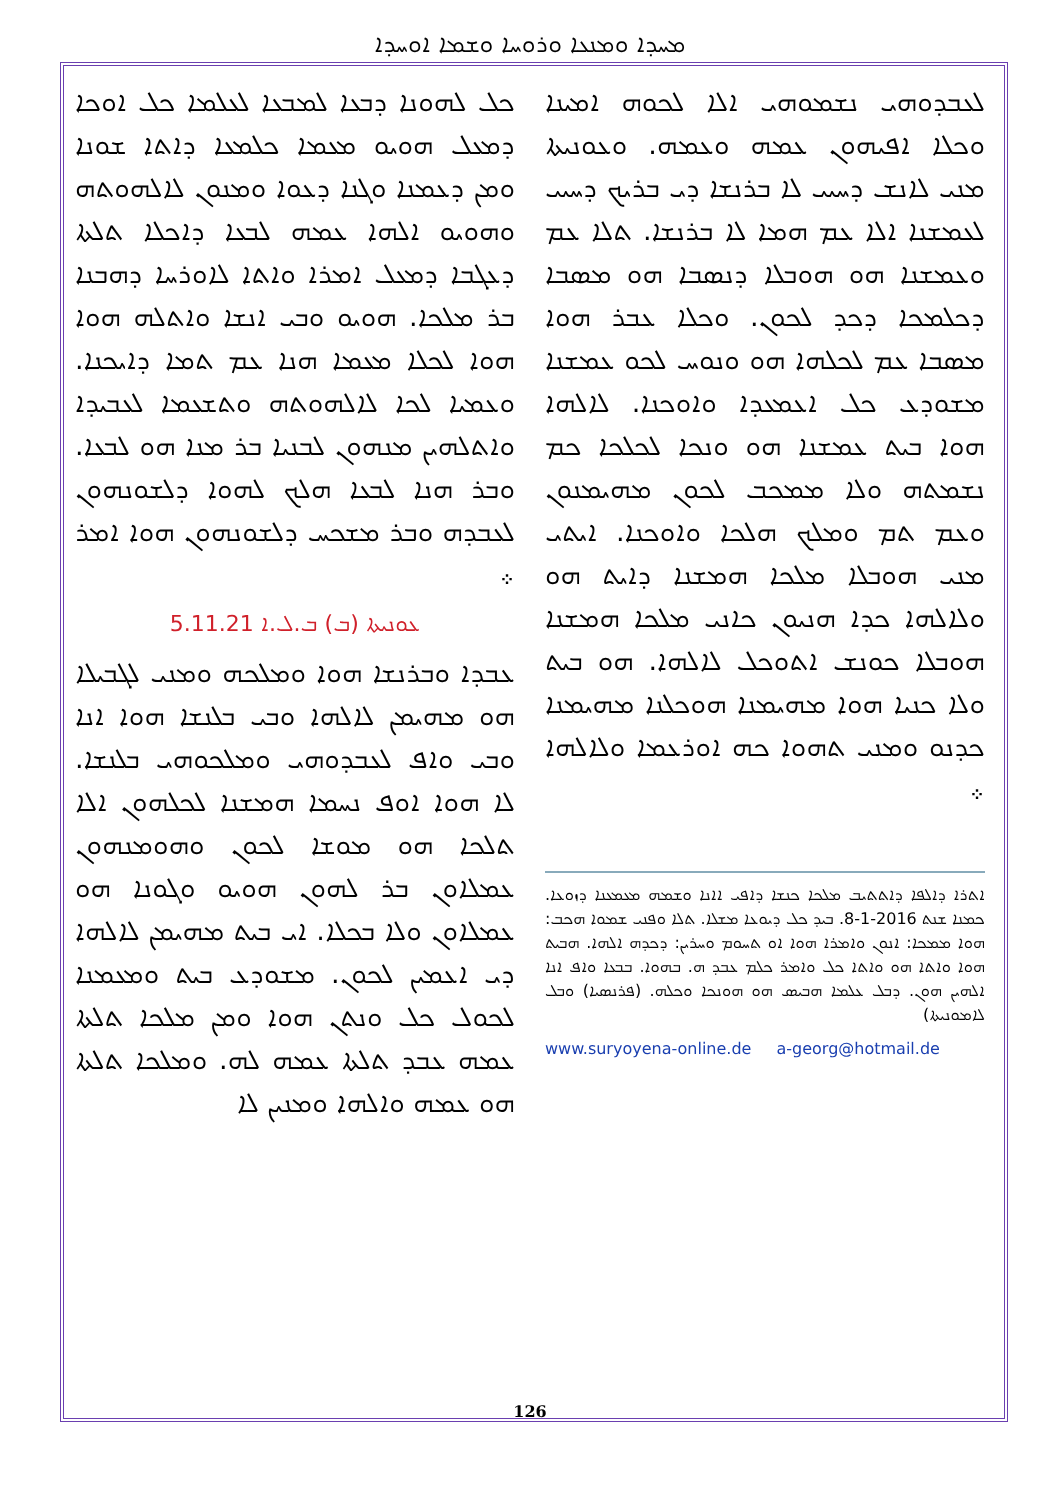ܡܚܕܐ ܘܡܢܥܐ ܘܪܘܚܐ ܘܫܡܐ ܐܘܚܕܐ
ܟܠ ܠܗܘܢܐ ܕܒܥܐ ܠܡܒܥܐ ܠܥܠܡܐ ܟܠ ܐܘܟܐ ܕܡܥܠ ܗܘܝܘ ܡܥܡܐ ܟܠܡܥܐ ܕܐܬܐ ܫܘܢܐ ܘܡܢ ܕܥܡܢܐ ܘܓܢܐ ܕܥܘܐ ܘܡܢܘܢ ܠܐܠܗܘܬܗ ܘܗܘܝܘ ܐܠܗܐ ܥܡܗ ܠܒܥܐ ܕܐܟܠܐ ܬܠܬܐ ܕܥܓܒܐ ܕܡܥܠ ܐܡܪܐ ܘܐܬܐ ܠܐܘܪܚܐ ܕܗܒܢܐ ܒܪ ܡܠܟܐ. ܗܘܝܘ ܘܒܝ ܐܢܫܐ ܘܐܬܠܗ ܗܘܐ ܗܘܐ ܠܟܠܐ ܡܥܡܐ ܗܢܐ ܥܡ ܬܡܐ ܕܐܝܟܢܐ. ܘܥܡܝܐ ܠܟܐ ܠܐܠܗܘܬܗ ܘܬܫܥܡܐ ܠܥܒܝܕܐ ܘܐܬܠܗܝܢ ܡܢܗܘܢ ܠܒܢܝܐ ܒܪ ܡܢܐ ܗܘ ܠܒܥܐ. ܘܒܪ ܗܢܐ ܠܒܥܐ ܗܠܟ ܠܗܘܐ ܕܠܫܘܢܗܘܢ ܠܥܒܕܗ ܘܒܪ ܡܫܟܚ ܕܠܫܘܢܗܘܢ ܗܘܐ ܐܡܪ ܀
ܥܘܢܝܬܐ (ܒ) ܒ.ܠ.ܐ 5.11.21
ܥܒܕܐ ܘܒܪܢܫܐ ܗܘܐ ܘܡܠܟܗ ܘܡܢܝ ܠܓܒܝܠܐ ܗܘ ܡܗܝܡܢ ܠܐܠܗܐ ܘܒܝ ܒܠܢܫܐ ܗܘܐ ܐܢܐ ܘܒܝ ܘܐܦ ܠܥܒܕܘܗܝ ܘܡܠܟܘܗܝ ܒܠܢܫܐ. ܠܐ ܗܘܐ ܐܘܦ ܢܚܡܐ ܗܡܫܢܐ ܠܟܠܗܘܢ ܐܠܐ ܬܠܟܐ ܗܘ ܡܘܫܐ ܠܟܘܢ ܘܗܘܡܢܗܘܢ ܥܡܠܐܘܢ ܒܪ ܠܗܘܢ ܗܘܝܘ ܘܓܘܢܐ ܗܘ ܥܡܠܐܘܢ ܘܠܐ ܒܟܠܐ. ܐܝ ܒܝܬ ܡܗܝܡܢ ܠܐܠܗܐ ܕܝ ܐܥܡܝܢ ܠܟܘܢ. ܡܫܘܕܥ ܒܝܬ ܘܡܥܡܢܐ ܠܟܘܠ ܟܠ ܘܢܬܢ ܗܘܐ ܘܡܢ ܡܠܟܐ ܬܠܬܐ ܥܡܗ ܥܒܕ ܬܠܬܐ ܥܡܗ ܠܗ. ܘܡܠܟܐ ܬܠܬܐ ܗܘ ܥܡܗ ܘܐܠܗܐ ܘܡܢܝܢ ܠܐ
ܠܥܒܕܘܗܝ ܢܫܡܘܗܝ ܐܠܐ ܠܟܘܗ ܐܡܝܢܐ ܘܟܠܐ ܐܦܝܗܘܢ ܥܡܗ ܘܥܡܗ. ܘܥܘܢܝܬܐ ܡܢܝ ܠܐܢܫ ܕܚܝܝ ܠܐ ܒܪܢܫܐ ܕܝ ܒܪܝܟ ܕܚܝܝ ܠܥܡܫܢܐ ܐܠܐ ܥܡ ܗܡܐ ܠܐ ܒܪܢܫܐ. ܬܠܐ ܥܡ ܘܥܡܫܢܐ ܗܘ ܗܘܒܠܐ ܕܢܣܒܐ ܗܘ ܡܣܒܐ ܕܟܠܡܟܐ ܕܟܕ ܠܟܘܢ. ܘܟܠܐ ܥܒܪ ܗܘܐ ܡܣܒܐ ܥܡ ܠܟܠܗܐ ܗܘ ܘܢܘܚ ܠܟܘ ܥܡܫܢܐ ܡܫܘܕܥ ܟܠ ܐܥܡܥܕܐ ܘܐܘܟܢܐ. ܠܐܠܗܐ ܗܘܐ ܒܝܬ ܥܡܫܢܐ ܗܘ ܘܢܟܐ ܠܟܠܟܐ ܟܡ ܢܫܡܬܗ ܘܠܐ ܡܡܟܒ ܠܟܘܢ ܡܗܝܡܢܘܢ ܘܥܡ ܬܡ ܘܡܠܟ ܗܠܟܐ ܘܐܘܟܢܐ. ܐܝܬܝ ܡܢܝ ܗܘܒܠܐ ܡܠܟܐ ܗܡܫܢܐ ܕܐܝܬ ܗܘ ܘܠܐܠܗܐ ܟܕܐ ܗܢܝܘܢ ܟܐܢܝ ܡܠܟܐ ܗܡܫܢܐ ܗܘܒܠܐ ܟܘܢܫ ܐܬܘܟܠ ܠܐܠܗܐ. ܗܘ ܒܝܬ ܘܠܐ ܟܢܝܐ ܗܘܐ ܡܗܝܡܢܐ ܗܘܟܠܢܐ ܡܗܝܡܢܐ ܟܕܢܘ ܘܡܢܝ ܬܗܘܐ ܟܗ ܐܘܪܥܡܐ ܘܠܐܠܗܐ ܀
ܐܬܪܐ ܕܐܠܦܐ ܕܐܬܬܝܒ ܡܠܟܐ ܟܢܫܐ ܕܐܦܝ ܐܐܢܐ ܘܫܡܗ ܡܥܡܥܢܐ ܕܙܘܥܐ. ܟܡܢܐ ܫܢܬ 2016-1-8. ܒܝܕ ܟܠ ܕܝܘܥܐ ܡܫܠܐ. ܬܠܐ ܘܦܢܝ ܫܡܘܐ ܗܟܒ: ܗܘܐ ܡܡܟܐ: ܐܢܘܢ ܘܐܡܪܐ ܗܘܐ ܐܘ ܬܚܘܡ ܘܚܪܝܢ: ܕܟܕܗ ܐܠܗܐ. ܗܒܝܬ ܗܘܐ ܘܐܬܐ ܗܘ ܘܐܬܐ ܟܠ ܘܐܡܪ ܟܠܡ ܥܒܕ ܗ. ܒܗܘܐ. ܒܒܥܐ ܘܐܦ ܐܢܐ ܐܠܗܝܢ ܗܘܢ. ܕܒܠ ܥܠܡܐ ܗܒܝܣ ܗܘ ܗܘܢܟܐ ܘܟܠܗ. (ܦܪܢܣܝܐ) ܘܒܠ ܠܐܡܘܢܝܬܐ)
www.suryoyena-online.de a-georg@hotmail.de
126